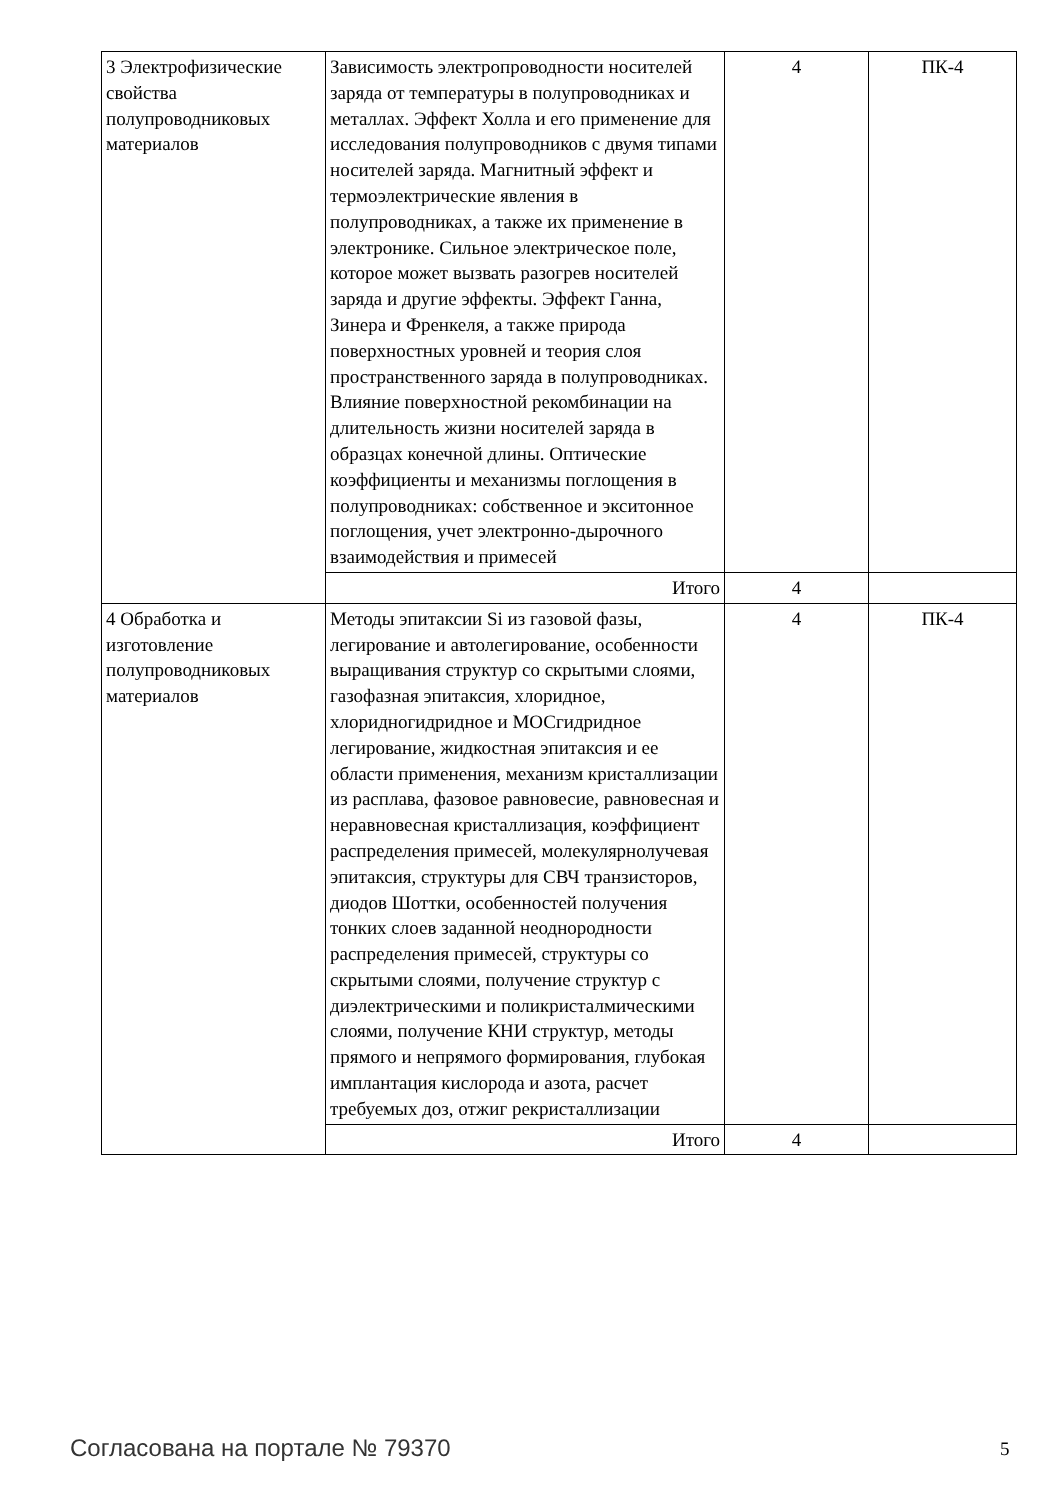| 3 Электрофизические свойства полупроводниковых материалов | Зависимость электропроводности носителей заряда от температуры в полупроводниках и металлах. Эффект Холла и его применение для исследования полупроводников с двумя типами носителей заряда. Магнитный эффект и термоэлектрические явления в полупроводниках, а также их применение в электронике. Сильное электрическое поле, которое может вызвать разогрев носителей заряда и другие эффекты. Эффект Ганна, Зинера и Френкеля, а также природа поверхностных уровней и теория слоя пространственного заряда в полупроводниках. Влияние поверхностной рекомбинации на длительность жизни носителей заряда в образцах конечной длины. Оптические коэффициенты и механизмы поглощения в полупроводниках: собственное и экситонное поглощения, учет электронно-дырочного взаимодействия и примесей | 4 | ПК-4 |
| | Итого | 4 | |
| 4 Обработка и изготовление полупроводниковых материалов | Методы эпитаксии Si из газовой фазы, легирование и автолегирование, особенности выращивания структур со скрытыми слоями, газофазная эпитаксия, хлоридное, хлоридногидридное и МОСгидридное легирование, жидкостная эпитаксия и ее области применения, механизм кристаллизации из расплава, фазовое равновесие, равновесная и неравновесная кристаллизация, коэффициент распределения примесей, молекулярнолучевая эпитаксия, структуры для СВЧ транзисторов, диодов Шоттки, особенностей получения тонких слоев заданной неоднородности распределения примесей, структуры со скрытыми слоями, получение структур с диэлектрическими и поликристалмическими слоями, получение КНИ структур, методы прямого и непрямого формирования, глубокая имплантация кислорода и азота, расчет требуемых доз, отжиг рекристаллизации | 4 | ПК-4 |
| | Итого | 4 | |
Согласована на портале № 79370 5